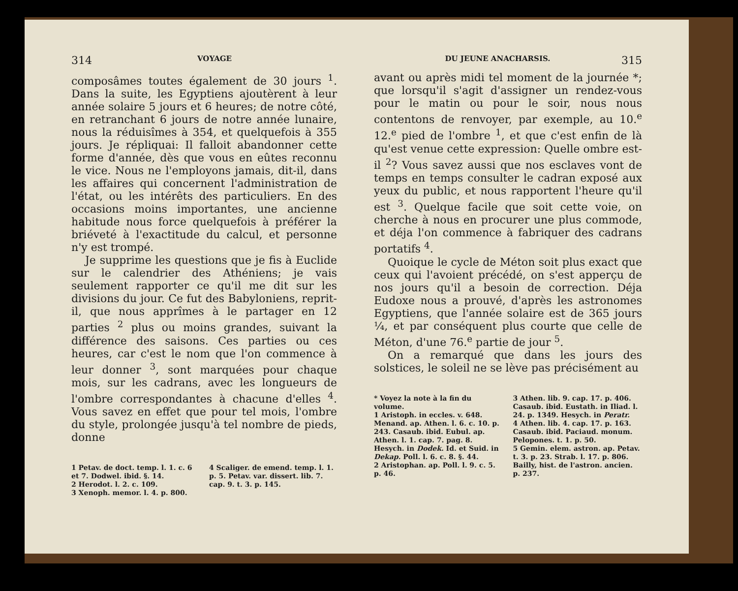314 VOYAGE
composâmes toutes également de 30 jours <sup>1</sup>. Dans la suite, les Egyptiens ajoutèrent à leur année solaire 5 jours et 6 heures; de notre côté, en retranchant 6 jours de notre année lunaire, nous la réduisîmes à 354, et quelquefois à 355 jours. Je répliquai: Il falloit abandonner cette forme d'année, dès que vous en eûtes reconnu le vice. Nous ne l'employons jamais, dit-il, dans les affaires qui concernent l'administration de l'état, ou les intérêts des particuliers. En des occasions moins importantes, une ancienne habitude nous force quelquefois à préférer la briéveté à l'exactitude du calcul, et personne n'y est trompé.
Je supprime les questions que je fis à Euclide sur le calendrier des Athéniens; je vais seulement rapporter ce qu'il me dit sur les divisions du jour. Ce fut des Babyloniens, reprit-il, que nous apprîmes à le partager en 12 parties <sup>2</sup> plus ou moins grandes, suivant la différence des saisons. Ces parties ou ces heures, car c'est le nom que l'on commence à leur donner <sup>3</sup>, sont marquées pour chaque mois, sur les cadrans, avec les longueurs de l'ombre correspondantes à chacune d'elles <sup>4</sup>. Vous savez en effet que pour tel mois, l'ombre du style, prolongée jusqu'à tel nombre de pieds, donne
1 Petav. de doct. temp. l. 1. c. 6 et 7. Dodwel. ibid. §. 14.
2 Herodot. l. 2. c. 109.
3 Xenoph. memor. l. 4. p. 800.
4 Scaliger. de emend. temp. l. 1. p. 5. Petav. var. dissert. lib. 7. cap. 9. t. 3. p. 145.
DU JEUNE ANACHARSIS. 315
avant ou après midi tel moment de la journée *; que lorsqu'il s'agit d'assigner un rendez-vous pour le matin ou pour le soir, nous nous contentons de renvoyer, par exemple, au 10.<sup>e</sup> 12.<sup>e</sup> pied de l'ombre <sup>1</sup>, et que c'est enfin de là qu'est venue cette expression: Quelle ombre est-il <sup>2</sup>? Vous savez aussi que nos esclaves vont de temps en temps consulter le cadran exposé aux yeux du public, et nous rapportent l'heure qu'il est <sup>3</sup>. Quelque facile que soit cette voie, on cherche à nous en procurer une plus commode, et déja l'on commence à fabriquer des cadrans portatifs <sup>4</sup>.
Quoique le cycle de Méton soit plus exact que ceux qui l'avoient précédé, on s'est apperçu de nos jours qu'il a besoin de correction. Déja Eudoxe nous a prouvé, d'après les astronomes Egyptiens, que l'année solaire est de 365 jours ¼, et par conséquent plus courte que celle de Méton, d'une 76.<sup>e</sup> partie de jour <sup>5</sup>.
On a remarqué que dans les jours des solstices, le soleil ne se lève pas précisément au
* Voyez la note à la fin du volume.
1 Aristoph. in eccles. v. 648. Menand. ap. Athen. l. 6. c. 10. p. 243. Casaub. ibid. Eubul. ap. Athen. l. 1. cap. 7. pag. 8. Hesych. in Dodek. Id. et Suid. in Dekap. Poll. l. 6. c. 8. §. 44.
2 Aristophan. ap. Poll. l. 9. c. 5. p. 46.
3 Athen. lib. 9. cap. 17. p. 406. Casaub. ibid. Eustath. in Iliad. l. 24. p. 1349. Hesych. in Peratr.
4 Athen. lib. 4. cap. 17. p. 163. Casaub. ibid. Paciaud. monum. Pelopones. t. 1. p. 50.
5 Gemin. elem. astron. ap. Petav. t. 3. p. 23. Strab. l. 17. p. 806. Bailly, hist. de l'astron. ancien. p. 237.